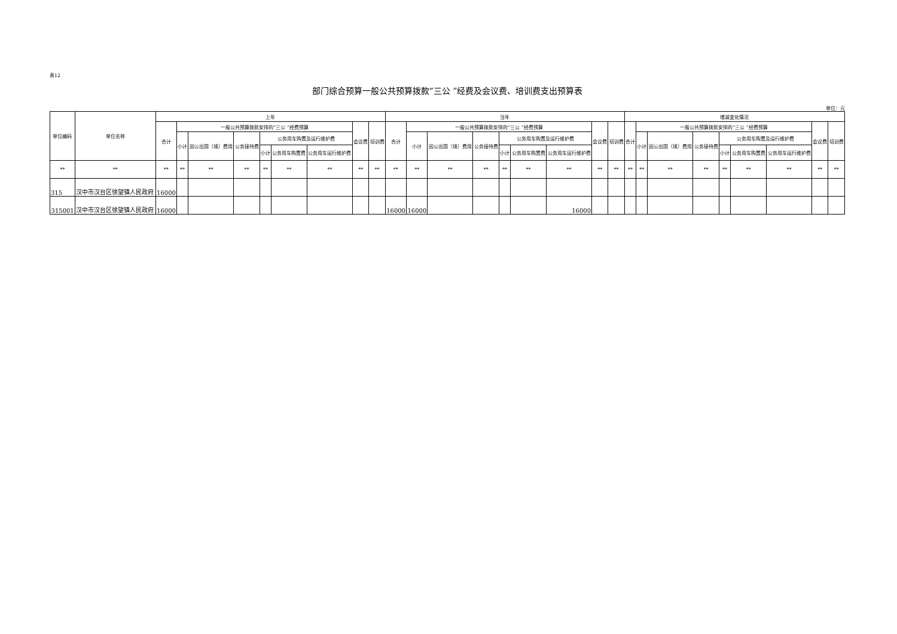表12
部门综合预算一般公共预算拨款“三公 ”经费及会议费、培训费支出预算表
单位：元
| 单位编码 | 单位名称 | 上年 | | | | | | | | | 当年 | | | | | | | | | 增减变化情况 | | | | | | | | |
| --- | --- | --- | --- | --- | --- | --- | --- | --- | --- | --- | --- | --- | --- | --- | --- | --- | --- | --- | --- | --- | --- | --- | --- | --- | --- | --- | --- | --- |
| | | 合计 | 一般公共预算拨款安排的“三公 ”经费预算 | | | | | | 会议费 | 培训费 | 合计 | 一般公共预算拨款安排的“三公 ”经费预算 | | | | | | 会议费 | 培训费 | 合计 | 一般公共预算拨款安排的“三公 ”经费预算 | | | | | | 会议费 | 培训费 |
| | | | 小计 | 因公出国（境）费用 | 公务接待费 | 公务用车购置及运行维护费 | | | | | | 小计 | 因公出国（境）费用 | 公务接待费 | 公务用车购置及运行维护费 | | | | | | 小计 | 因公出国（境）费用 | 公务接待费 | 公务用车购置及运行维护费 | | | | |
| | | | | | | 小计 | 公务用车购置费 | 公务用车运行维护费 | | | | | | | 小计 | 公务用车购置费 | 公务用车运行维护费 | | | | | | | 小计 | 公务用车购置费 | 公务用车运行维护费 | | |
| ** | ** | ** | ** | ** | ** | ** | ** | ** | ** | ** | ** | ** | ** | ** | ** | ** | ** | ** | ** | ** | ** | ** | ** | ** | ** | ** | ** | ** |
| 315 | 汉中市汉台区徐望镇人民政府 | 16000 | | | | | | | | | | | | | | | | | | | | | | | | | | |
| 315001 | 汉中市汉台区徐望镇人民政府 | 16000 | | | | | | | | | 16000 | 16000 | | | | | 16000 | | | | | | | | | | | |